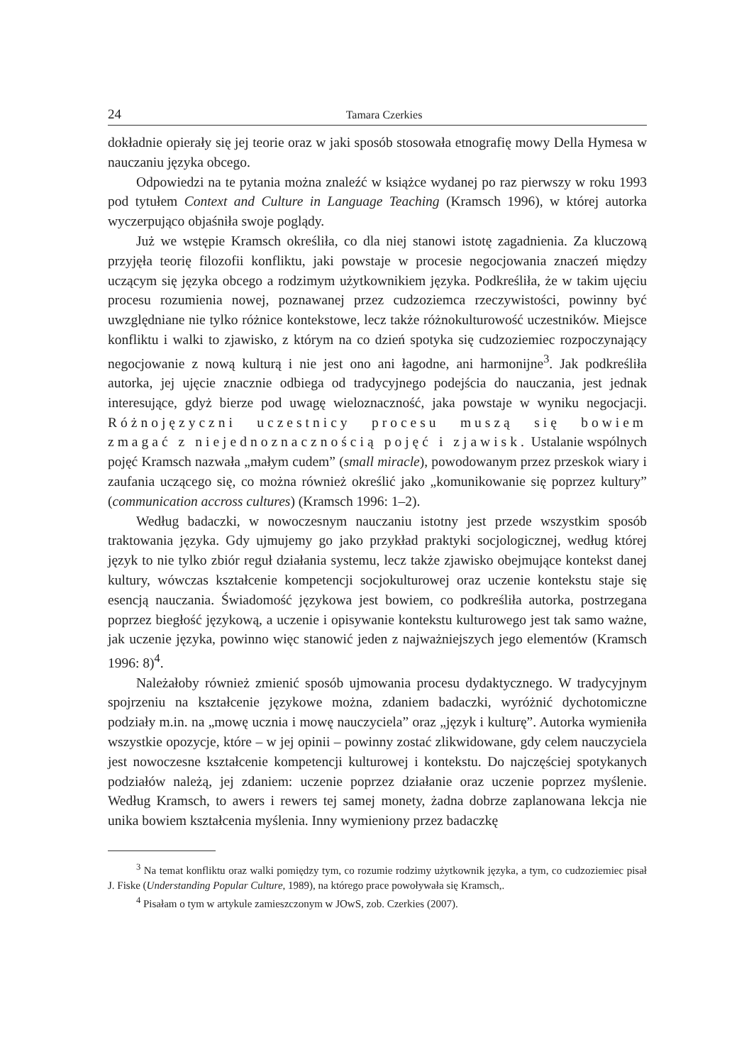24 Tamara Czerkies
dokładnie opierały się jej teorie oraz w jaki sposób stosowała etnografię mowy Della Hymesa w nauczaniu języka obcego.
Odpowiedzi na te pytania można znaleźć w książce wydanej po raz pierwszy w roku 1993 pod tytułem Context and Culture in Language Teaching (Kramsch 1996), w której autorka wyczerpująco objaśniła swoje poglądy.
Już we wstępie Kramsch określiła, co dla niej stanowi istotę zagadnienia. Za kluczową przyjęła teorię filozofii konfliktu, jaki powstaje w procesie negocjowania znaczeń między uczącym się języka obcego a rodzimym użytkownikiem języka. Podkreśliła, że w takim ujęciu procesu rozumienia nowej, poznawanej przez cudzoziemca rzeczywistości, powinny być uwzględniane nie tylko różnice kontekstowe, lecz także różnokulturowość uczestników. Miejsce konfliktu i walki to zjawisko, z którym na co dzień spotyka się cudzoziemiec rozpoczynający negocjowanie z nową kulturą i nie jest ono ani łagodne, ani harmonijne<sup>3</sup>. Jak podkreśliła autorka, jej ujęcie znacznie odbiega od tradycyjnego podejścia do nauczania, jest jednak interesujące, gdyż bierze pod uwagę wieloznaczność, jaka powstaje w wyniku negocjacji. Różnojęzyczni uczestnicy procesu muszą się bowiem zmagać z niejednoznacznością pojęć i zjawisk. Ustalanie wspólnych pojęć Kramsch nazwała „małym cudem” (small miracle), powodowanym przez przeskok wiary i zaufania uczącego się, co można również określić jako „komunikowanie się poprzez kultury” (communication accross cultures) (Kramsch 1996: 1–2).
Według badaczki, w nowoczesnym nauczaniu istotny jest przede wszystkim sposób traktowania języka. Gdy ujmujemy go jako przykład praktyki socjologicznej, według której język to nie tylko zbiór reguł działania systemu, lecz także zjawisko obejmujące kontekst danej kultury, wówczas kształcenie kompetencji socjokulturowej oraz uczenie kontekstu staje się esencją nauczania. Świadomość językowa jest bowiem, co podkreśliła autorka, postrzegana poprzez biegłość językową, a uczenie i opisywanie kontekstu kulturowego jest tak samo ważne, jak uczenie języka, powinno więc stanowić jeden z najważniejszych jego elementów (Kramsch 1996: 8)<sup>4</sup>.
Należałoby również zmienić sposób ujmowania procesu dydaktycznego. W tradycyjnym spojrzeniu na kształcenie językowe można, zdaniem badaczki, wyróżnić dychotomiczne podziały m.in. na „mowę ucznia i mowę nauczyciela” oraz „język i kulturę”. Autorka wymieniła wszystkie opozycje, które – w jej opinii – powinny zostać zlikwidowane, gdy celem nauczyciela jest nowoczesne kształcenie kompetencji kulturowej i kontekstu. Do najczęściej spotykanych podziałów należą, jej zdaniem: uczenie poprzez działanie oraz uczenie poprzez myślenie. Według Kramsch, to awers i rewers tej samej monety, żadna dobrze zaplanowana lekcja nie unika bowiem kształcenia myślenia. Inny wymieniony przez badaczkę
<sup>3</sup> Na temat konfliktu oraz walki pomiędzy tym, co rozumie rodzimy użytkownik języka, a tym, co cudzoziemiec pisał J. Fiske (Understanding Popular Culture, 1989), na którego prace powoływała się Kramsch,.
<sup>4</sup> Pisałam o tym w artykule zamieszczonym w JOwS, zob. Czerkies (2007).